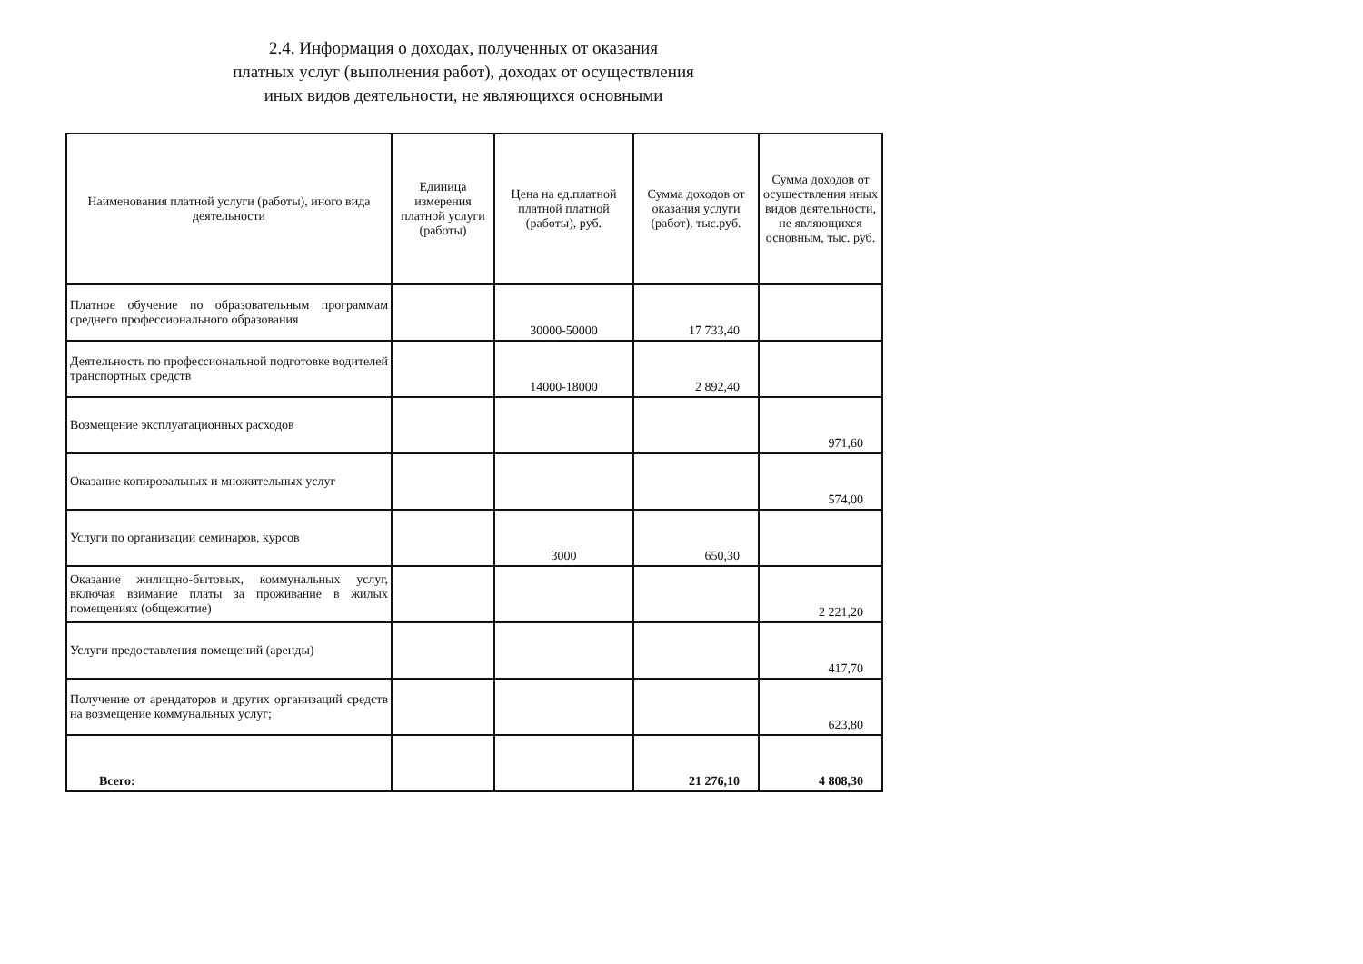2.4. Информация о доходах, полученных от оказания
платных услуг (выполнения работ), доходах от осуществления
иных видов деятельности, не являющихся основными
| Наименования платной услуги (работы), иного вида деятельности | Единица измерения платной услуги (работы) | Цена на ед.платной платной платной (работы), руб. | Сумма доходов от оказания услуги (работ), тыс.руб. | Сумма доходов от осуществления иных видов деятельности, не являющихся основным, тыс. руб. |
| --- | --- | --- | --- | --- |
| Платное обучение по образовательным программам среднего профессионального образования | | 30000-50000 | 17 733,40 | |
| Деятельность по профессиональной подготовке водителей транспортных средств | | 14000-18000 | 2 892,40 | |
| Возмещение эксплуатационных расходов | | | | 971,60 |
| Оказание копировальных и множительных услуг | | | | 574,00 |
| Услуги по организации семинаров, курсов | | 3000 | 650,30 | |
| Оказание жилищно-бытовых, коммунальных услуг, включая взимание платы за проживание в жилых помещениях (общежитие) | | | | 2 221,20 |
| Услуги предоставления помещений (аренды) | | | | 417,70 |
| Получение от арендаторов и других организаций средств на возмещение коммунальных услуг; | | | | 623,80 |
| Всего: | | | 21 276,10 | 4 808,30 |